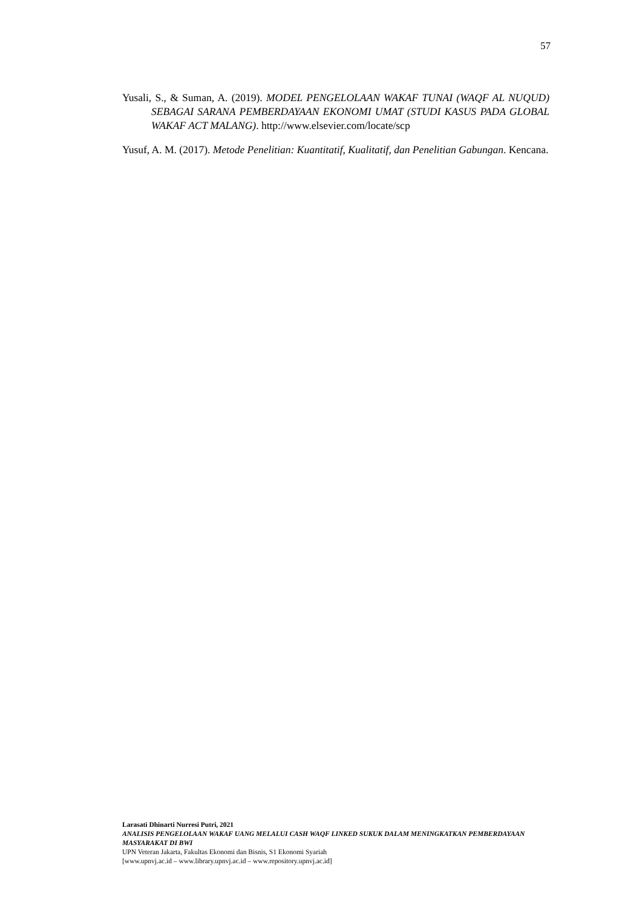57
Yusali, S., & Suman, A. (2019). MODEL PENGELOLAAN WAKAF TUNAI (WAQF AL NUQUD) SEBAGAI SARANA PEMBERDAYAAN EKONOMI UMAT (STUDI KASUS PADA GLOBAL WAKAF ACT MALANG). http://www.elsevier.com/locate/scp
Yusuf, A. M. (2017). Metode Penelitian: Kuantitatif, Kualitatif, dan Penelitian Gabungan. Kencana.
Larasati Dhinarti Nurresi Putri, 2021
ANALISIS PENGELOLAAN WAKAF UANG MELALUI CASH WAQF LINKED SUKUK DALAM MENINGKATKAN PEMBERDAYAAN MASYARAKAT DI BWI
UPN Veteran Jakarta, Fakultas Ekonomi dan Bisnis, S1 Ekonomi Syariah
[www.upnvj.ac.id – www.library.upnvj.ac.id – www.repository.upnvj.ac.id]